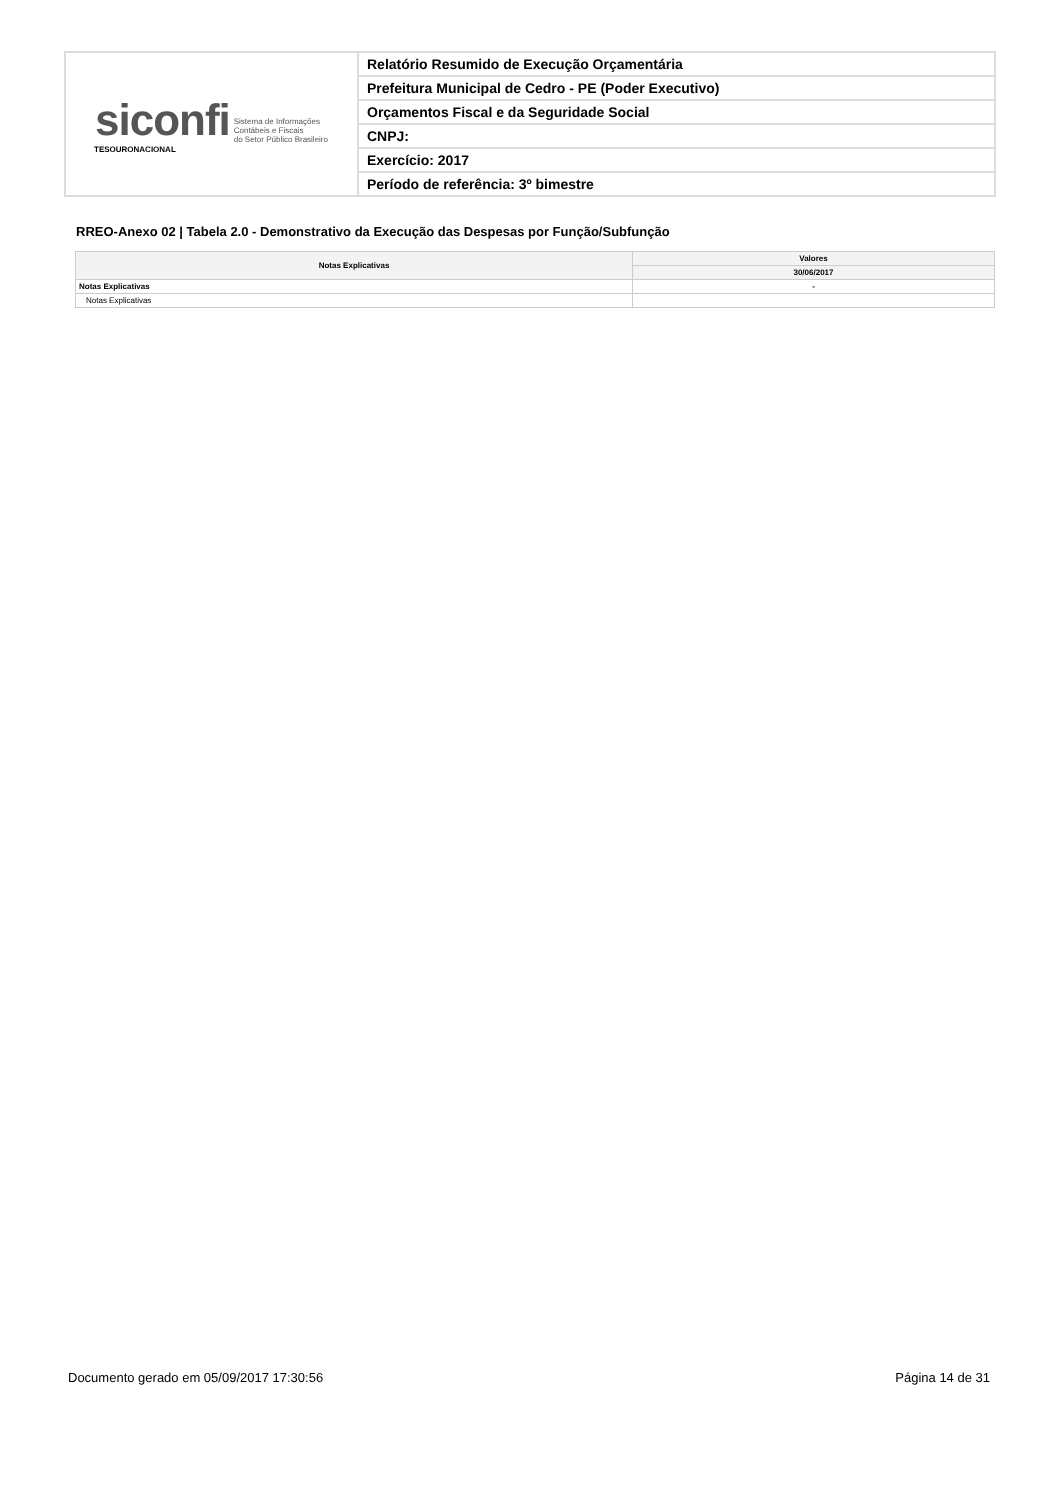| siconfi Sistema de Informações Contábeis e Fiscais do Setor Público Brasileiro TESOURONACIONAL | Relatório Resumido de Execução Orçamentária |
| | Prefeitura Municipal de Cedro - PE (Poder Executivo) |
| | Orçamentos Fiscal e da Seguridade Social |
| | CNPJ: |
| | Exercício: 2017 |
| | Período de referência: 3º bimestre |
RREO-Anexo 02 | Tabela 2.0 - Demonstrativo da Execução das Despesas por Função/Subfunção
| Notas Explicativas | Valores |
| --- | --- |
| | 30/06/2017 |
| Notas Explicativas | - |
| Notas Explicativas | |
Documento gerado em 05/09/2017 17:30:56 Página 14 de 31